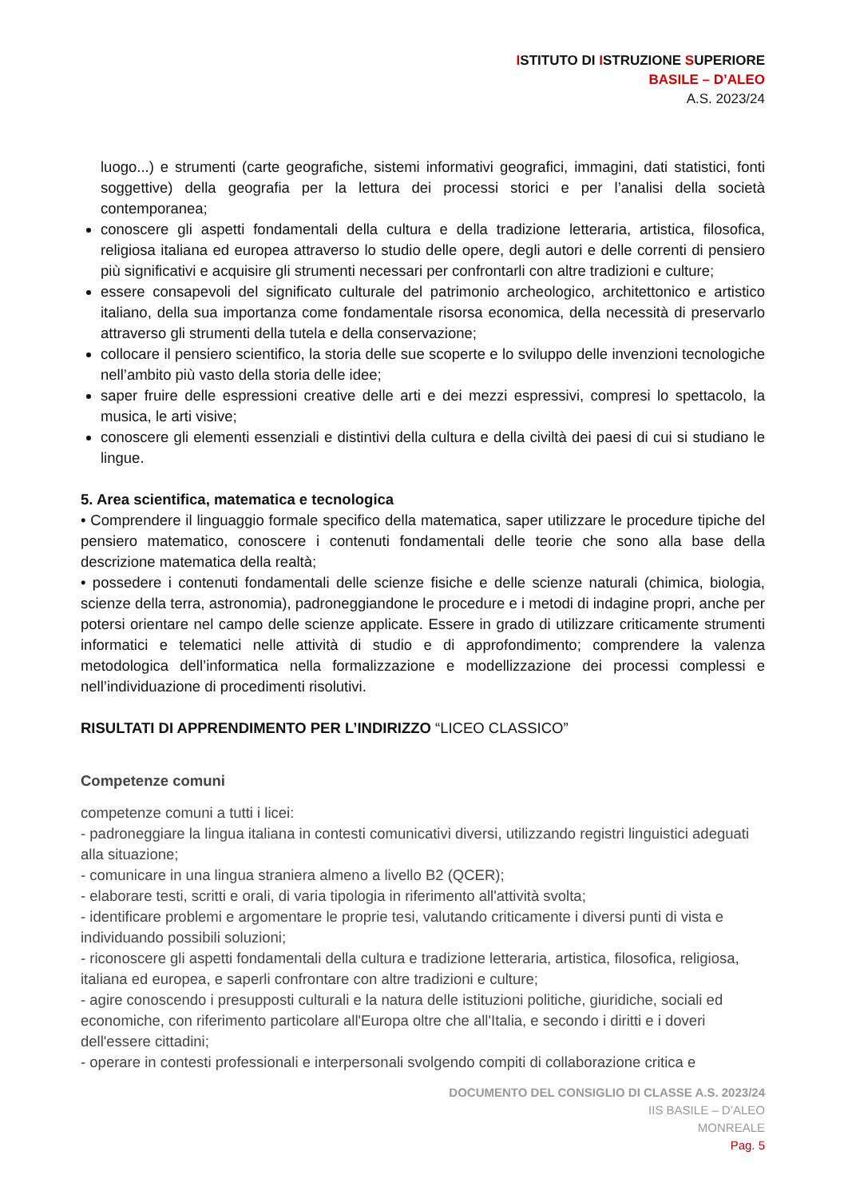ISTITUTO DI ISTRUZIONE SUPERIORE
BASILE – D’ALEO
A.S. 2023/24
luogo...) e strumenti (carte geografiche, sistemi informativi geografici, immagini, dati statistici, fonti soggettive) della geografia per la lettura dei processi storici e per l’analisi della società contemporanea;
conoscere gli aspetti fondamentali della cultura e della tradizione letteraria, artistica, filosofica, religiosa italiana ed europea attraverso lo studio delle opere, degli autori e delle correnti di pensiero più significativi e acquisire gli strumenti necessari per confrontarli con altre tradizioni e culture;
essere consapevoli del significato culturale del patrimonio archeologico, architettonico e artistico italiano, della sua importanza come fondamentale risorsa economica, della necessità di preservarlo attraverso gli strumenti della tutela e della conservazione;
collocare il pensiero scientifico, la storia delle sue scoperte e lo sviluppo delle invenzioni tecnologiche nell’ambito più vasto della storia delle idee;
saper fruire delle espressioni creative delle arti e dei mezzi espressivi, compresi lo spettacolo, la musica, le arti visive;
conoscere gli elementi essenziali e distintivi della cultura e della civiltà dei paesi di cui si studiano le lingue.
5. Area scientifica, matematica e tecnologica
• Comprendere il linguaggio formale specifico della matematica, saper utilizzare le procedure tipiche del pensiero matematico, conoscere i contenuti fondamentali delle teorie che sono alla base della descrizione matematica della realtà;
• possedere i contenuti fondamentali delle scienze fisiche e delle scienze naturali (chimica, biologia, scienze della terra, astronomia), padroneggiandone le procedure e i metodi di indagine propri, anche per potersi orientare nel campo delle scienze applicate. Essere in grado di utilizzare criticamente strumenti informatici e telematici nelle attività di studio e di approfondimento; comprendere la valenza metodologica dell’informatica nella formalizzazione e modellizzazione dei processi complessi e nell’individuazione di procedimenti risolutivi.
RISULTATI DI APPRENDIMENTO PER L’INDIRIZZO “LICEO CLASSICO”
Competenze comuni
competenze comuni a tutti i licei:
- padroneggiare la lingua italiana in contesti comunicativi diversi, utilizzando registri linguistici adeguati alla situazione;
- comunicare in una lingua straniera almeno a livello B2 (QCER);
- elaborare testi, scritti e orali, di varia tipologia in riferimento all'attività svolta;
- identificare problemi e argomentare le proprie tesi, valutando criticamente i diversi punti di vista e individuando possibili soluzioni;
- riconoscere gli aspetti fondamentali della cultura e tradizione letteraria, artistica, filosofica, religiosa, italiana ed europea, e saperli confrontare con altre tradizioni e culture;
- agire conoscendo i presupposti culturali e la natura delle istituzioni politiche, giuridiche, sociali ed economiche, con riferimento particolare all'Europa oltre che all'Italia, e secondo i diritti e i doveri dell'essere cittadini;
- operare in contesti professionali e interpersonali svolgendo compiti di collaborazione critica e
DOCUMENTO DEL CONSIGLIO DI CLASSE A.S. 2023/24
IIS BASILE – D’ALEO
MONREALE
Pag. 5